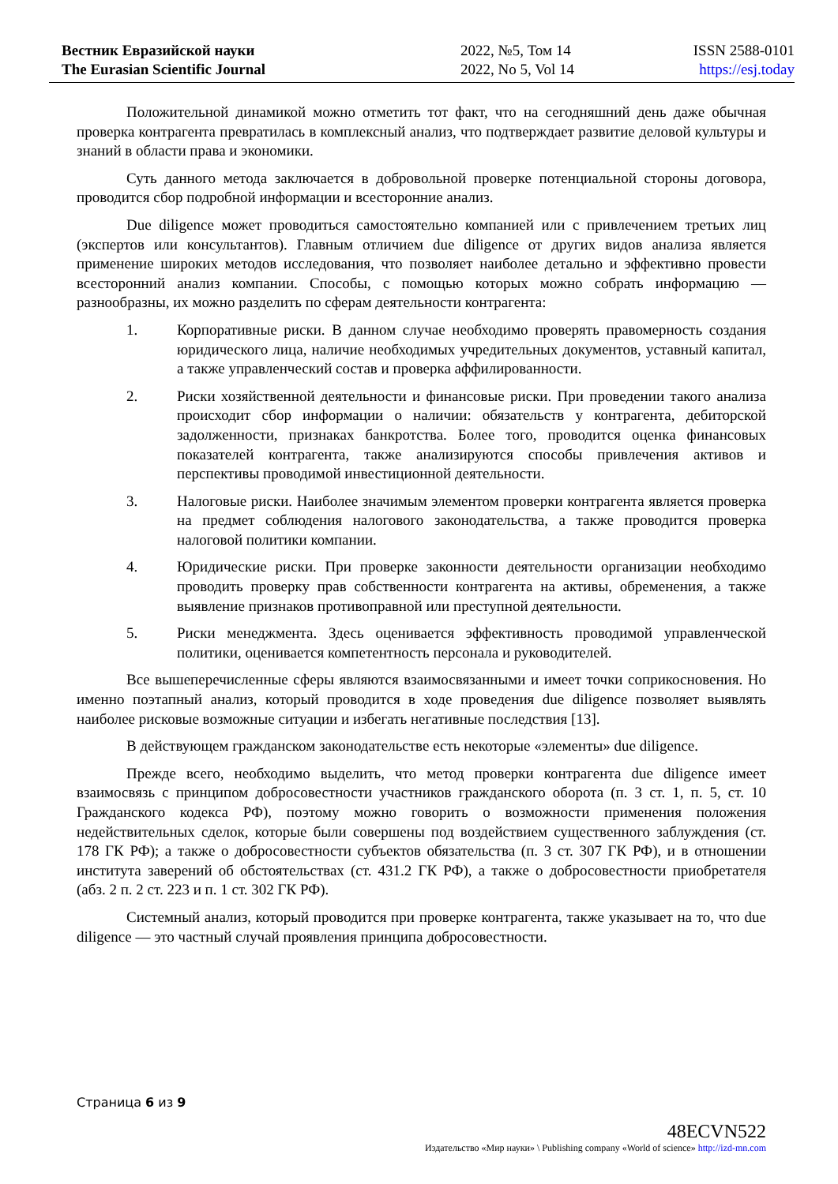Вестник Евразийской науки
The Eurasian Scientific Journal
2022, №5, Том 14
2022, No 5, Vol 14
ISSN 2588-0101
https://esj.today
Положительной динамикой можно отметить тот факт, что на сегодняшний день даже обычная проверка контрагента превратилась в комплексный анализ, что подтверждает развитие деловой культуры и знаний в области права и экономики.
Суть данного метода заключается в добровольной проверке потенциальной стороны договора, проводится сбор подробной информации и всесторонние анализ.
Due diligence может проводиться самостоятельно компанией или с привлечением третьих лиц (экспертов или консультантов). Главным отличием due diligence от других видов анализа является применение широких методов исследования, что позволяет наиболее детально и эффективно провести всесторонний анализ компании. Способы, с помощью которых можно собрать информацию — разнообразны, их можно разделить по сферам деятельности контрагента:
1. Корпоративные риски. В данном случае необходимо проверять правомерность создания юридического лица, наличие необходимых учредительных документов, уставный капитал, а также управленческий состав и проверка аффилированности.
2. Риски хозяйственной деятельности и финансовые риски. При проведении такого анализа происходит сбор информации о наличии: обязательств у контрагента, дебиторской задолженности, признаках банкротства. Более того, проводится оценка финансовых показателей контрагента, также анализируются способы привлечения активов и перспективы проводимой инвестиционной деятельности.
3. Налоговые риски. Наиболее значимым элементом проверки контрагента является проверка на предмет соблюдения налогового законодательства, а также проводится проверка налоговой политики компании.
4. Юридические риски. При проверке законности деятельности организации необходимо проводить проверку прав собственности контрагента на активы, обременения, а также выявление признаков противоправной или преступной деятельности.
5. Риски менеджмента. Здесь оценивается эффективность проводимой управленческой политики, оценивается компетентность персонала и руководителей.
Все вышеперечисленные сферы являются взаимосвязанными и имеет точки соприкосновения. Но именно поэтапный анализ, который проводится в ходе проведения due diligence позволяет выявлять наиболее рисковые возможные ситуации и избегать негативные последствия [13].
В действующем гражданском законодательстве есть некоторые «элементы» due diligence.
Прежде всего, необходимо выделить, что метод проверки контрагента due diligence имеет взаимосвязь с принципом добросовестности участников гражданского оборота (п. 3 ст. 1, п. 5, ст. 10 Гражданского кодекса РФ), поэтому можно говорить о возможности применения положения недействительных сделок, которые были совершены под воздействием существенного заблуждения (ст. 178 ГК РФ); а также о добросовестности субъектов обязательства (п. 3 ст. 307 ГК РФ), и в отношении института заверений об обстоятельствах (ст. 431.2 ГК РФ), а также о добросовестности приобретателя (абз. 2 п. 2 ст. 223 и п. 1 ст. 302 ГК РФ).
Системный анализ, который проводится при проверке контрагента, также указывает на то, что due diligence — это частный случай проявления принципа добросовестности.
Страница 6 из 9
48ECVN522
Издательство «Мир науки» \ Publishing company «World of science» http://izd-mn.com